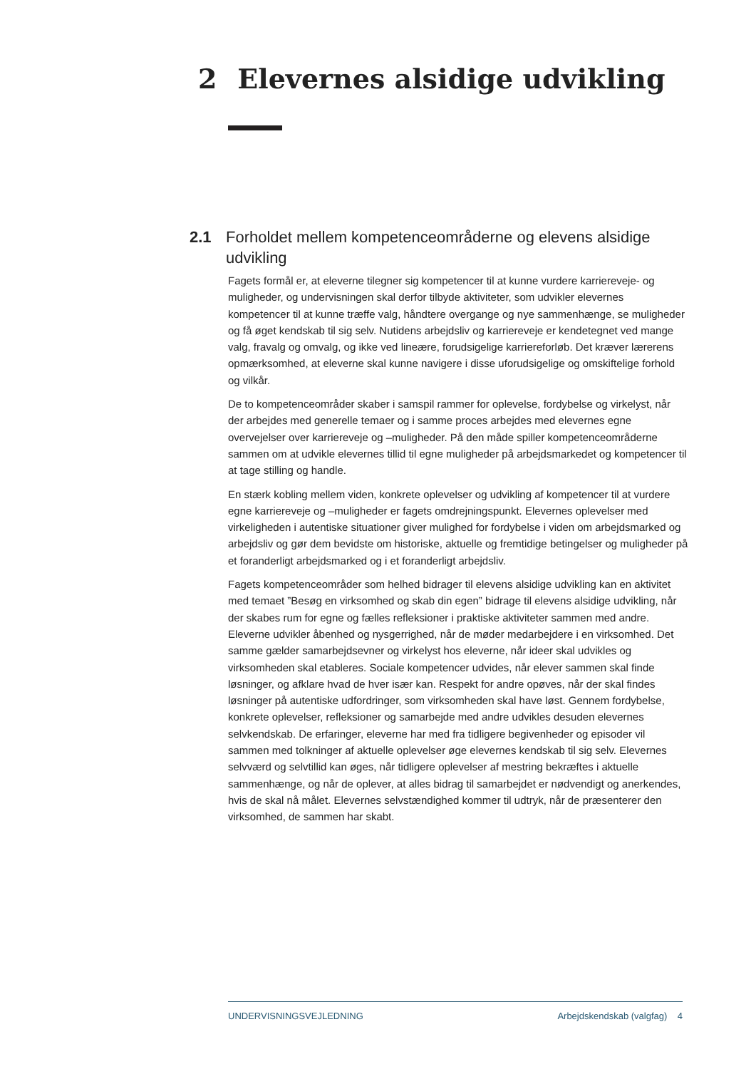2 Elevernes alsidige udvikling
2.1 Forholdet mellem kompetenceområderne og elevens alsidige udvikling
Fagets formål er, at eleverne tilegner sig kompetencer til at kunne vurdere karriereveje- og muligheder, og undervisningen skal derfor tilbyde aktiviteter, som udvikler elevernes kompetencer til at kunne træffe valg, håndtere overgange og nye sammenhænge, se muligheder og få øget kendskab til sig selv. Nutidens arbejdsliv og karriereveje er kendetegnet ved mange valg, fravalg og omvalg, og ikke ved lineære, forudsigelige karriereforløb. Det kræver lærerens opmærksomhed, at eleverne skal kunne navigere i disse uforudsigelige og omskiftelige forhold og vilkår.
De to kompetenceområder skaber i samspil rammer for oplevelse, fordybelse og virkelyst, når der arbejdes med generelle temaer og i samme proces arbejdes med elevernes egne overvejelser over karriereveje og –muligheder. På den måde spiller kompetenceområderne sammen om at udvikle elevernes tillid til egne muligheder på arbejdsmarkedet og kompetencer til at tage stilling og handle.
En stærk kobling mellem viden, konkrete oplevelser og udvikling af kompetencer til at vurdere egne karriereveje og –muligheder er fagets omdrejningspunkt. Elevernes oplevelser med virkeligheden i autentiske situationer giver mulighed for fordybelse i viden om arbejdsmarked og arbejdsliv og gør dem bevidste om historiske, aktuelle og fremtidige betingelser og muligheder på et foranderligt arbejdsmarked og i et foranderligt arbejdsliv.
Fagets kompetenceområder som helhed bidrager til elevens alsidige udvikling kan en aktivitet med temaet ”Besøg en virksomhed og skab din egen” bidrage til elevens alsidige udvikling, når der skabes rum for egne og fælles refleksioner i praktiske aktiviteter sammen med andre. Eleverne udvikler åbenhed og nysgerrighed, når de møder medarbejdere i en virksomhed. Det samme gælder samarbejdsevner og virkelyst hos eleverne, når ideer skal udvikles og virksomheden skal etableres. Sociale kompetencer udvides, når elever sammen skal finde løsninger, og afklare hvad de hver især kan. Respekt for andre opøves, når der skal findes løsninger på autentiske udfordringer, som virksomheden skal have løst. Gennem fordybelse, konkrete oplevelser, refleksioner og samarbejde med andre udvikles desuden elevernes selvkendskab. De erfaringer, eleverne har med fra tidligere begivenheder og episoder vil sammen med tolkninger af aktuelle oplevelser øge elevernes kendskab til sig selv. Elevernes selvværd og selvtillid kan øges, når tidligere oplevelser af mestring bekræftes i aktuelle sammenhænge, og når de oplever, at alles bidrag til samarbejdet er nødvendigt og anerkendes, hvis de skal nå målet. Elevernes selvstændighed kommer til udtryk, når de præsenterer den virksomhed, de sammen har skabt.
UNDERVISNINGSVEJLEDNING Arbejdskendskab (valgfag) 4